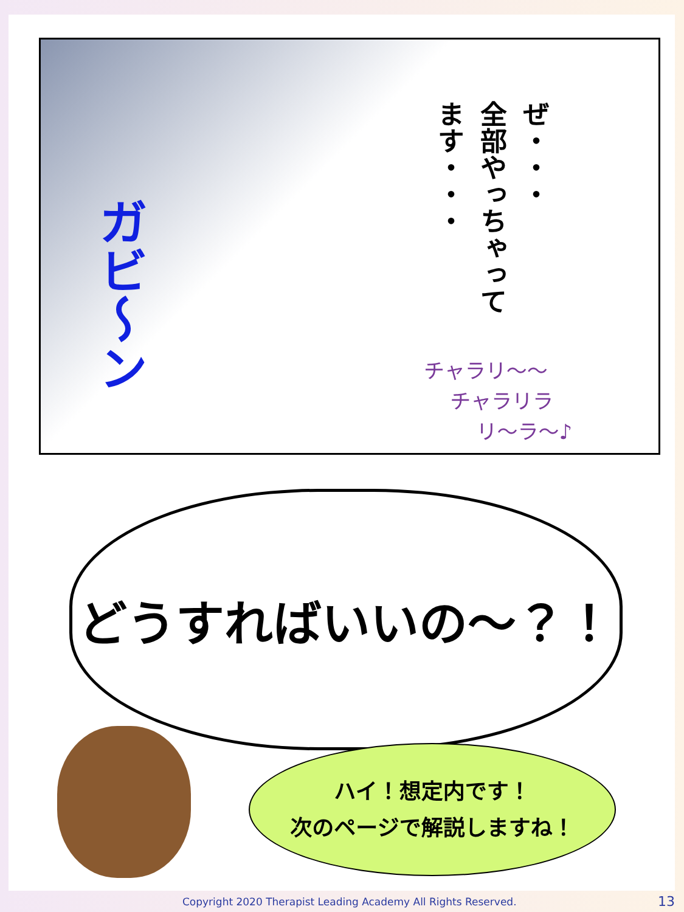ぜ・・・
全部やっちゃって
ます・・・
ガビ〜ン
チャラリ〜〜
チャラリラ
リ〜ラ〜♪
どうすればいいの〜？！
ハイ！想定内です！
次のページで解説しますね！
Copyright 2020 Therapist Leading Academy All Rights Reserved. 13